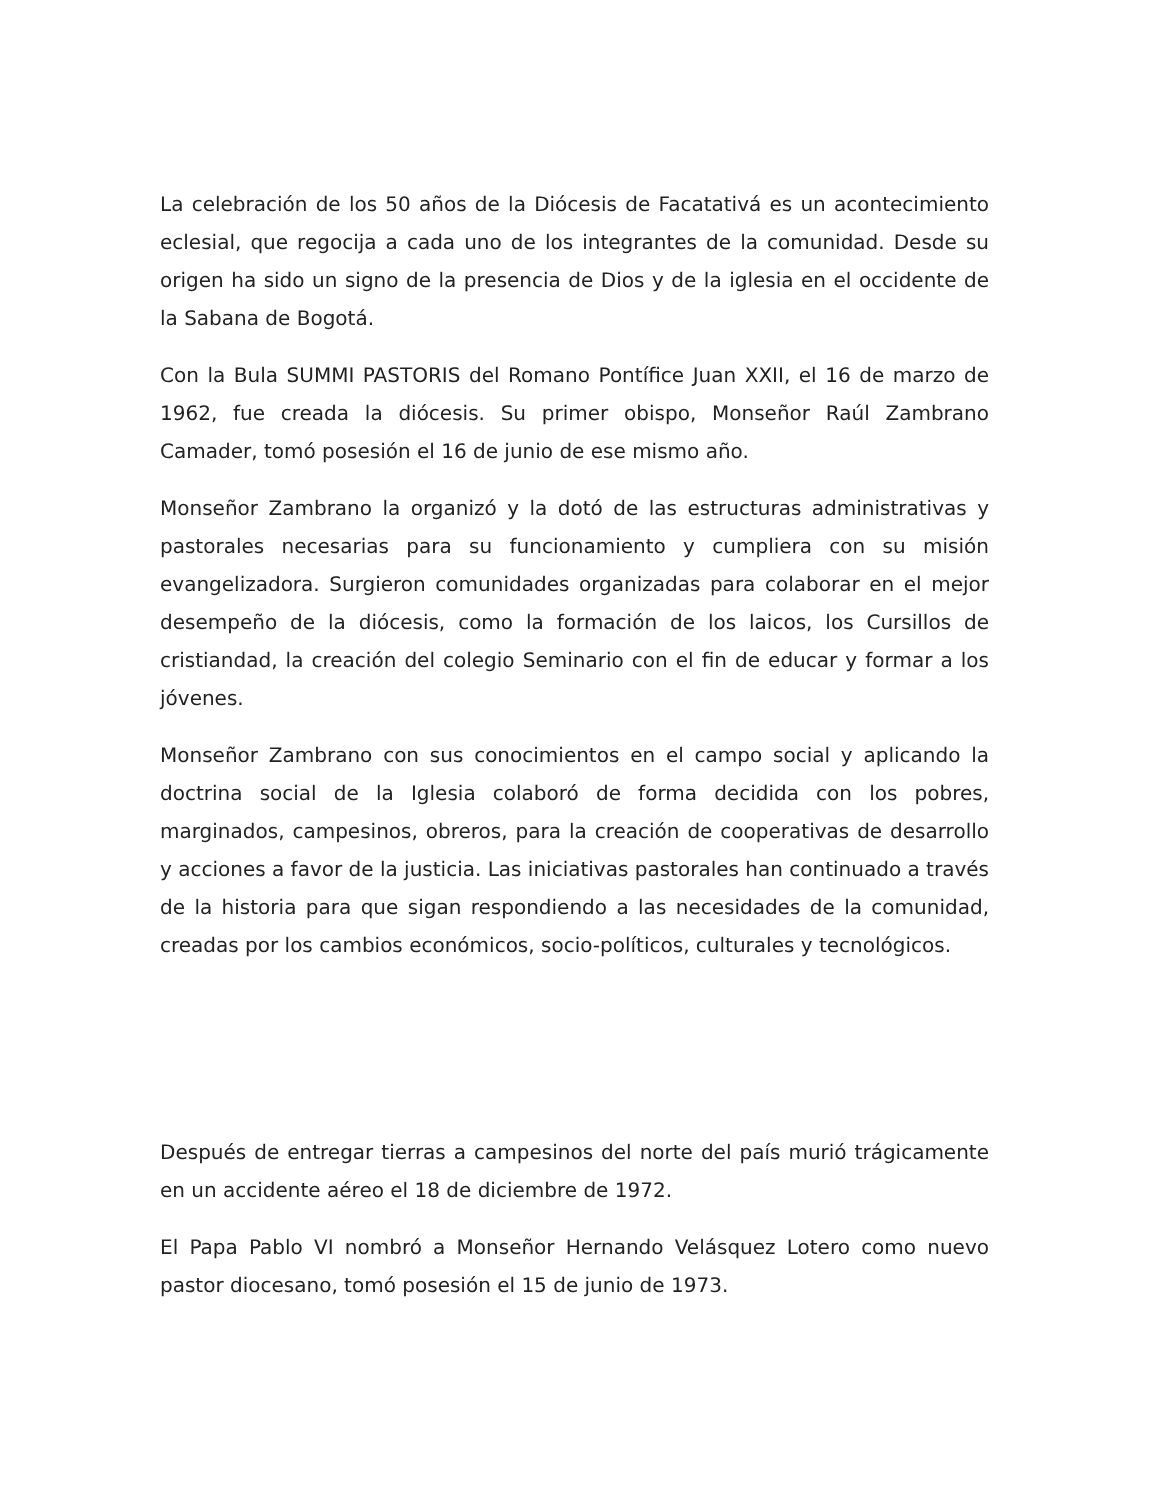La celebración de los 50 años de la Diócesis de Facatativá es un acontecimiento eclesial, que regocija a cada uno de los integrantes de la comunidad. Desde su origen ha sido un signo de la presencia de Dios y de la iglesia en el occidente de la Sabana de Bogotá.
Con la Bula SUMMI PASTORIS del Romano Pontífice Juan XXII, el 16 de marzo de 1962, fue creada la diócesis. Su primer obispo, Monseñor Raúl Zambrano Camader, tomó posesión el 16 de junio de ese mismo año.
Monseñor Zambrano la organizó y la dotó de las estructuras administrativas y pastorales necesarias para su funcionamiento y cumpliera con su misión evangelizadora. Surgieron comunidades organizadas para colaborar en el mejor desempeño de la diócesis, como la formación de los laicos, los Cursillos de cristiandad, la creación del colegio Seminario con el fin de educar y formar a los jóvenes.
Monseñor Zambrano con sus conocimientos en el campo social y aplicando la doctrina social de la Iglesia colaboró de forma decidida con los pobres, marginados, campesinos, obreros, para la creación de cooperativas de desarrollo y acciones a favor de la justicia. Las iniciativas pastorales han continuado a través de la historia para que sigan respondiendo a las necesidades de la comunidad, creadas por los cambios económicos, socio-políticos, culturales y tecnológicos.
Después de entregar tierras a campesinos del norte del país murió trágicamente en un accidente aéreo el 18 de diciembre de 1972.
El Papa Pablo VI nombró a Monseñor Hernando Velásquez Lotero como nuevo pastor diocesano, tomó posesión el 15 de junio de 1973.